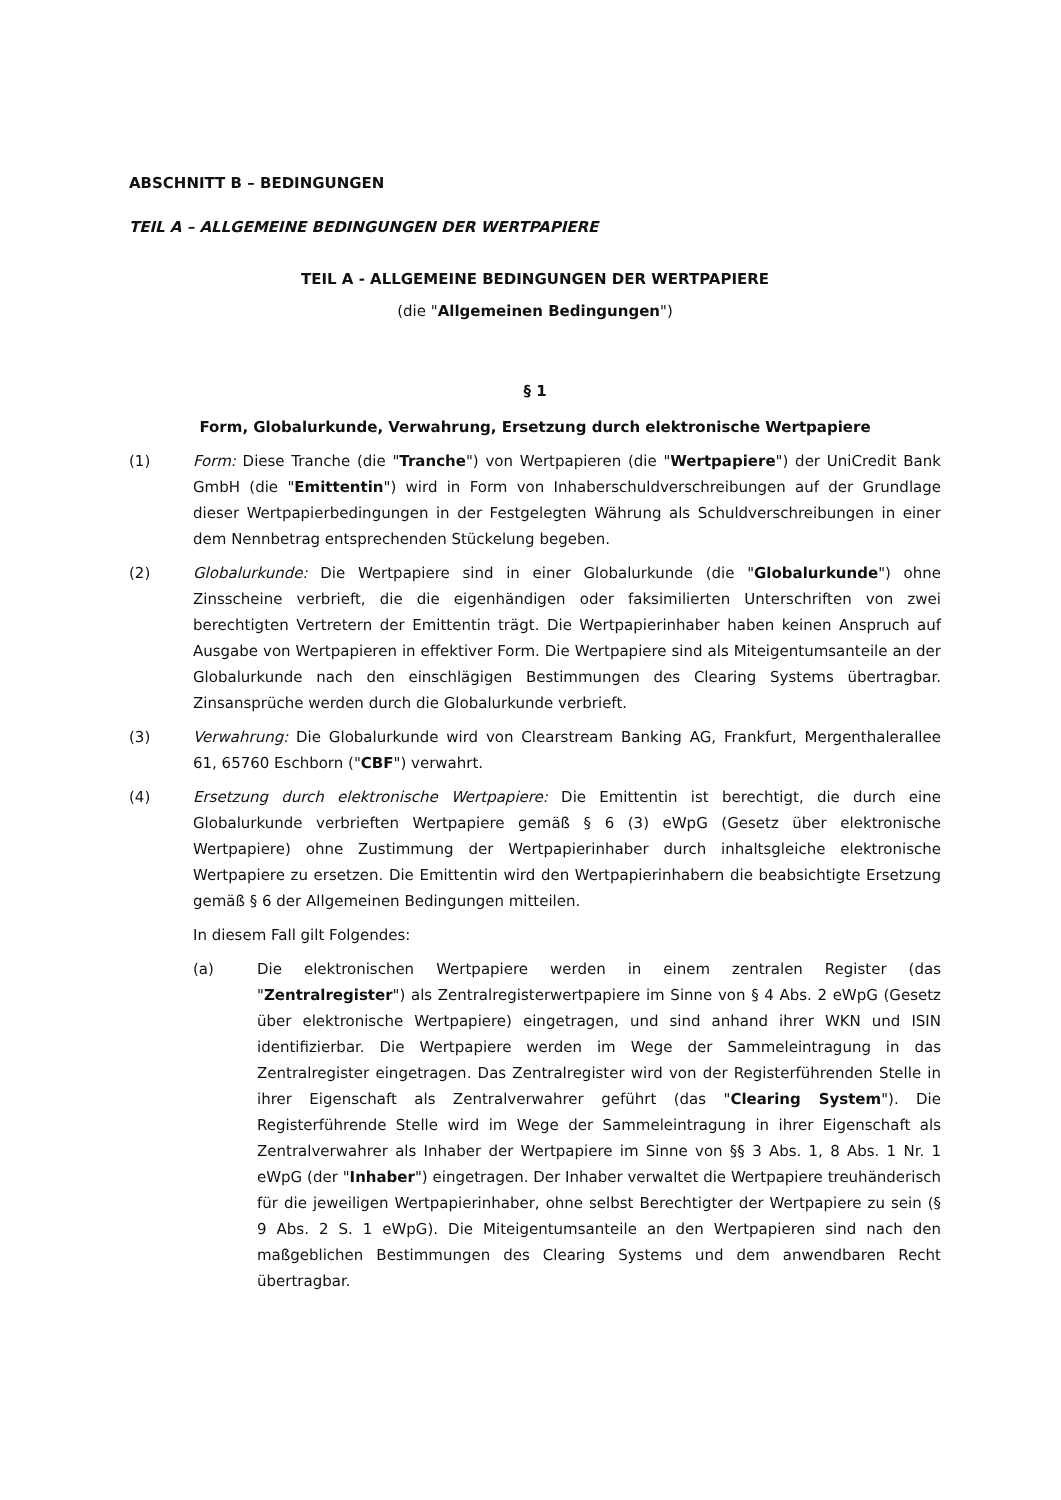ABSCHNITT B – BEDINGUNGEN
TEIL A – ALLGEMEINE BEDINGUNGEN DER WERTPAPIERE
TEIL A - ALLGEMEINE BEDINGUNGEN DER WERTPAPIERE
(die "Allgemeinen Bedingungen")
§ 1
Form, Globalurkunde, Verwahrung, Ersetzung durch elektronische Wertpapiere
(1) Form: Diese Tranche (die "Tranche") von Wertpapieren (die "Wertpapiere") der UniCredit Bank GmbH (die "Emittentin") wird in Form von Inhaberschuldverschreibungen auf der Grundlage dieser Wertpapierbedingungen in der Festgelegten Währung als Schuldverschreibungen in einer dem Nennbetrag entsprechenden Stückelung begeben.
(2) Globalurkunde: Die Wertpapiere sind in einer Globalurkunde (die "Globalurkunde") ohne Zinsscheine verbrieft, die die eigenhändigen oder faksimilierten Unterschriften von zwei berechtigten Vertretern der Emittentin trägt. Die Wertpapierinhaber haben keinen Anspruch auf Ausgabe von Wertpapieren in effektiver Form. Die Wertpapiere sind als Miteigentumsanteile an der Globalurkunde nach den einschlägigen Bestimmungen des Clearing Systems übertragbar. Zinsansprüche werden durch die Globalurkunde verbrieft.
(3) Verwahrung: Die Globalurkunde wird von Clearstream Banking AG, Frankfurt, Mergenthalerallee 61, 65760 Eschborn ("CBF") verwahrt.
(4) Ersetzung durch elektronische Wertpapiere: Die Emittentin ist berechtigt, die durch eine Globalurkunde verbrieften Wertpapiere gemäß § 6 (3) eWpG (Gesetz über elektronische Wertpapiere) ohne Zustimmung der Wertpapierinhaber durch inhaltsgleiche elektronische Wertpapiere zu ersetzen. Die Emittentin wird den Wertpapierinhabern die beabsichtigte Ersetzung gemäß § 6 der Allgemeinen Bedingungen mitteilen.
In diesem Fall gilt Folgendes:
(a) Die elektronischen Wertpapiere werden in einem zentralen Register (das "Zentralregister") als Zentralregisterwertpapiere im Sinne von § 4 Abs. 2 eWpG (Gesetz über elektronische Wertpapiere) eingetragen, und sind anhand ihrer WKN und ISIN identifizierbar. Die Wertpapiere werden im Wege der Sammeleintragung in das Zentralregister eingetragen. Das Zentralregister wird von der Registerführenden Stelle in ihrer Eigenschaft als Zentralverwahrer geführt (das "Clearing System"). Die Registerführende Stelle wird im Wege der Sammeleintragung in ihrer Eigenschaft als Zentralverwahrer als Inhaber der Wertpapiere im Sinne von §§ 3 Abs. 1, 8 Abs. 1 Nr. 1 eWpG (der "Inhaber") eingetragen. Der Inhaber verwaltet die Wertpapiere treuhänderisch für die jeweiligen Wertpapierinhaber, ohne selbst Berechtigter der Wertpapiere zu sein (§ 9 Abs. 2 S. 1 eWpG). Die Miteigentumsanteile an den Wertpapieren sind nach den maßgeblichen Bestimmungen des Clearing Systems und dem anwendbaren Recht übertragbar.